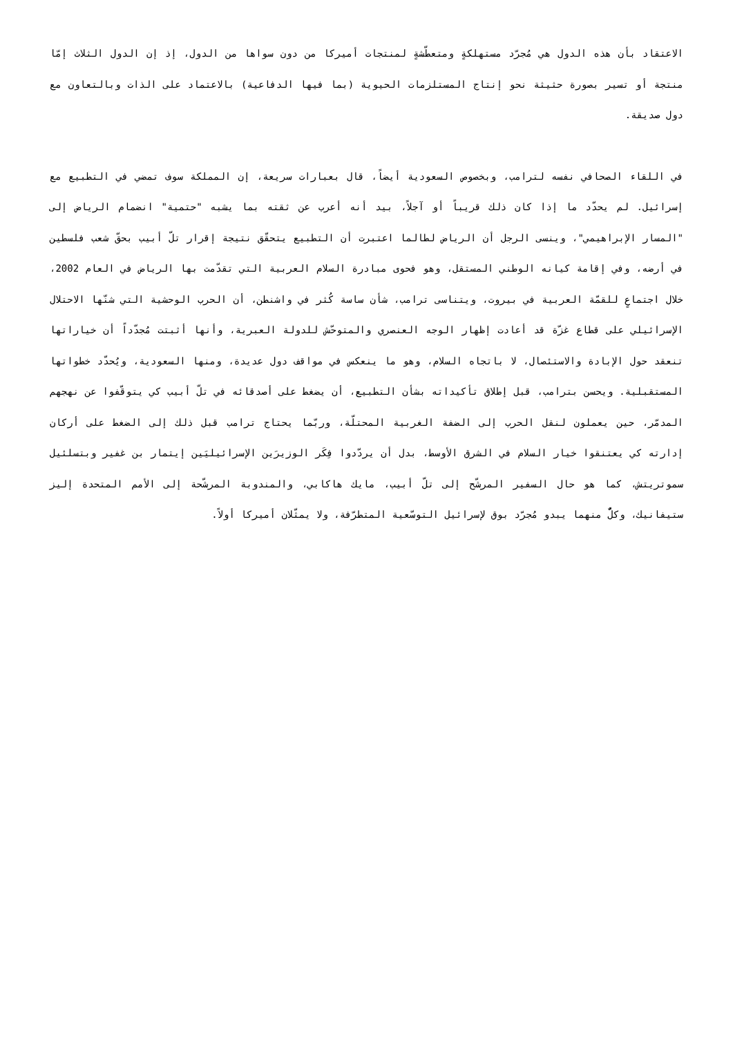الاعتقاد بأن هذه الدول هي مُجرّد مستهلكةٍ ومتعطّشةٍ لمنتجات أميركا من دون سواها من الدول، إذ إن الدول الثلاث إمّا منتجة أو تسير بصورة حثيثة نحو إنتاج المستلزمات الحيوية (بما فيها الدفاعية) بالاعتماد على الذات وبالتعاون مع دول صديقة.
في اللقاء الصحافي نفسه لترامب، وبخصوص السعودية أيضاً، قال بعبارات سريعة، إن المملكة سوف تمضي في التطبيع مع إسرائيل. لم يحدّد ما إذا كان ذلك قريباً أو آجلاً، بيد أنه أعرب عن ثقته بما يشبه "حتمية" انضمام الرياض إلى "المسار الإبراهيمي"، وينسى الرجل أن الرياض لطالما اعتبرت أن التطبيع يتحقّق نتيجة إقرار تلّ أبيب بحقّ شعب فلسطين في أرضه، وفي إقامة كيانه الوطني المستقل، وهو فحوى مبادرة السلام العربية التي تقدّمت بها الرياض في العام 2002، خلال اجتماعٍ للقمّة العربية في بيروت، ويتناسى ترامب، شأن ساسة كُثر في واشنطن، أن الحرب الوحشية التي شنّها الاحتلال الإسرائيلي على قطاع غزّة قد أعادت إظهار الوجه العنصري والمتوحّش للدولة العبرية، وأنها أثبتت مُجدّداً أن خياراتها تنعقد حول الإبادة والاستئصال، لا باتجاه السلام، وهو ما ينعكس في مواقف دول عديدة، ومنها السعودية، ويُحدّد خطواتها المستقبلية. ويحسن بترامب، قبل إطلاق تأكيداته بشأن التطبيع، أن يضغط على أصدقائه في تلّ أبيب كي يتوقّفوا عن نهجهم المدمّر، حين يعملون لنقل الحرب إلى الضفة الغربية المحتلّة، وربّما يحتاج ترامب قبل ذلك إلى الضغط على أركان إدارته كي يعتنقوا خيار السلام في الشرق الأوسط، بدل أن يردّدوا فِكَر الوزيرَين الإسرائيليَين إيتمار بن غفير وبتسلئيل سموتريتش، كما هو حال السفير المرشّح إلى تلّ أبيب، مايك هاكابي، والمندوبة المرشّحة إلى الأمم المتحدة إليز ستيفانيك، وكلٌّ منهما يبدو مُجرّد بوق لإسرائيل التوسّعية المتطرّفة، ولا يمثّلان أميركا أولاً.